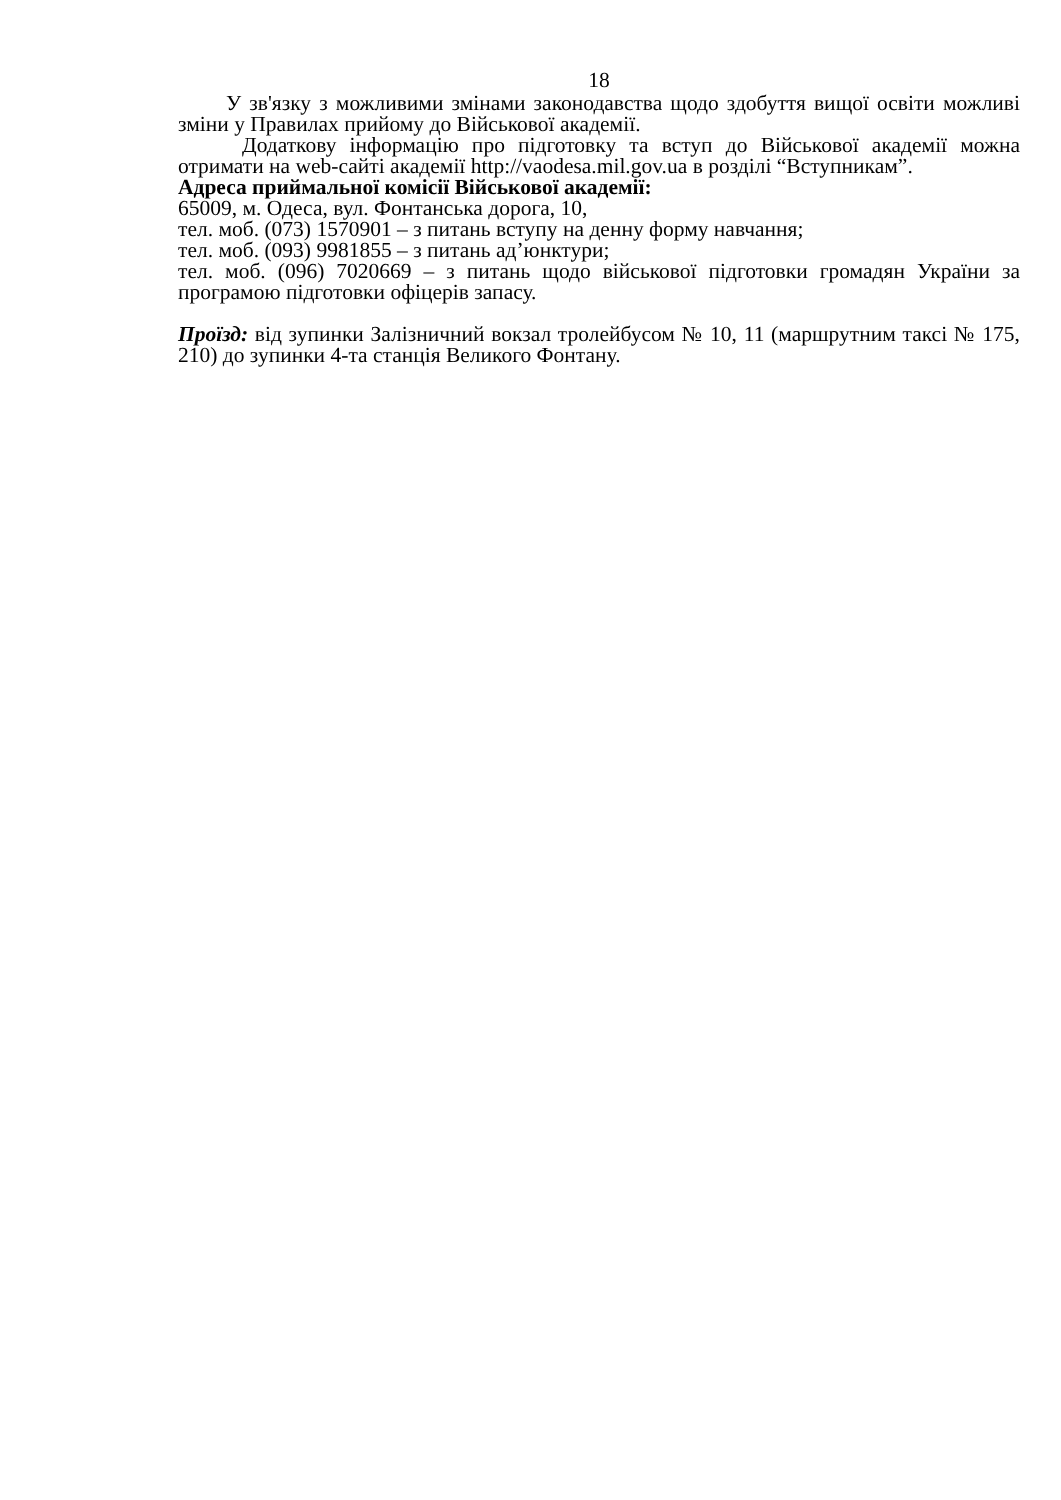18
У зв'язку з можливими змінами законодавства щодо здобуття вищої освіти можливі зміни у Правилах прийому до Військової академії.
Додаткову інформацію про підготовку та вступ до Військової академії можна отримати на web-сайті академії http://vaodesa.mil.gov.ua в розділі “Вступникам”.
Адреса приймальної комісії Військової академії:
65009, м. Одеса, вул. Фонтанська дорога, 10,
тел. моб. (073) 1570901 – з питань вступу на денну форму навчання;
тел. моб. (093) 9981855 – з питань ад’юнктури;
тел. моб. (096) 7020669 – з питань щодо військової підготовки громадян України за програмою підготовки офіцерів запасу.
Проїзд: від зупинки Залізничний вокзал тролейбусом № 10, 11 (маршрутним таксі № 175, 210) до зупинки 4-та станція Великого Фонтану.